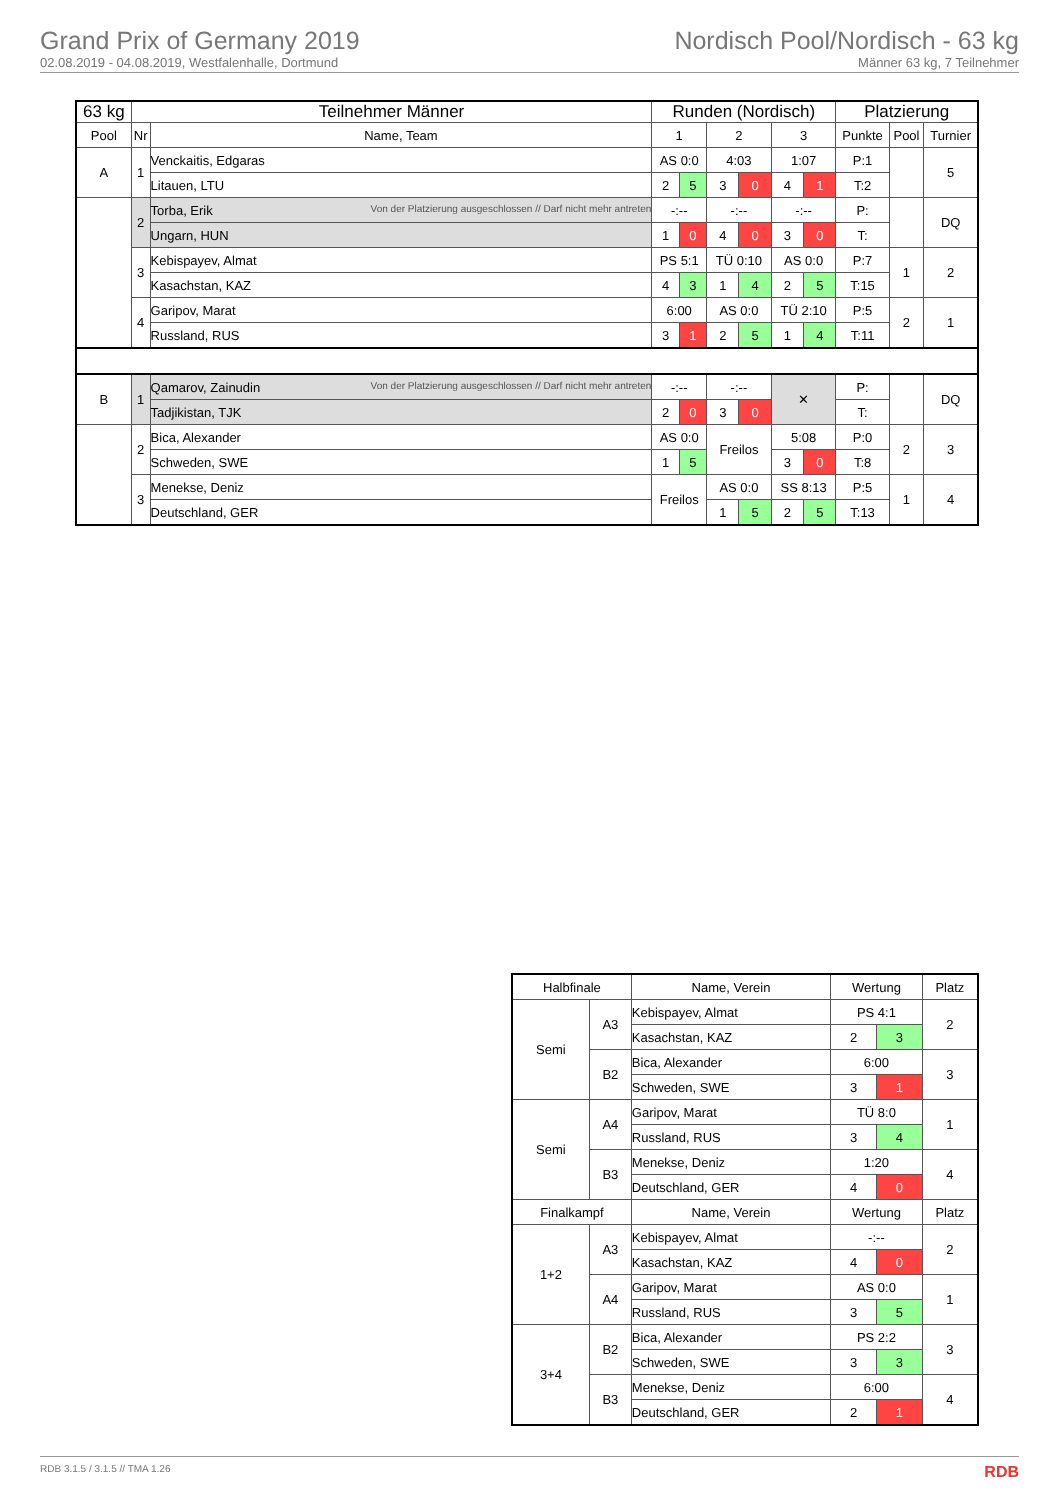Grand Prix of Germany 2019
02.08.2019 - 04.08.2019, Westfalenhalle, Dortmund
Nordisch Pool/Nordisch - 63 kg
Männer 63 kg, 7 Teilnehmer
| 63 kg | Teilnehmer Männer | | Runden (Nordisch) | | | | | | Platzierung | | |
| --- | --- | --- | --- | --- | --- | --- | --- | --- | --- | --- | --- |
| Pool | Nr | Name, Team | 1 | | 2 | | 3 | | Punkte | Pool | Turnier |
| A | 1 | Venckaitis, Edgaras | AS 0:0 | | 4:03 | | 1:07 | | P:1 | | 5 |
| | | Litauen, LTU | 2 | 5 | 3 | 0 | 4 | 1 | T:2 | | |
| | 2 | Torba, Erik Von der Platzierung ausgeschlossen // Darf nicht mehr antreten | -:-- | | -:-- | | -:-- | | P: | | DQ |
| | | Ungarn, HUN | 1 | 0 | 4 | 0 | 3 | 0 | T: | | |
| | 3 | Kebispayev, Almat | PS 5:1 | | TÜ 0:10 | | AS 0:0 | | P:7 | 1 | 2 |
| | | Kasachstan, KAZ | 4 | 3 | 1 | 4 | 2 | 5 | T:15 | | |
| | 4 | Garipov, Marat | 6:00 | | AS 0:0 | | TÜ 2:10 | | P:5 | 2 | 1 |
| | | Russland, RUS | 3 | 1 | 2 | 5 | 1 | 4 | T:11 | | |
| B | 1 | Qamarov, Zainudin Von der Platzierung ausgeschlossen // Darf nicht mehr antreten | -:-- | | -:-- | | ✕ | | P: | | DQ |
| | | Tadjikistan, TJK | 2 | 0 | 3 | 0 | | | T: | | |
| | 2 | Bica, Alexander | AS 0:0 | | Freilos | | 5:08 | | P:0 | 2 | 3 |
| | | Schweden, SWE | 1 | 5 | | | 3 | 0 | T:8 | | |
| | 3 | Menekse, Deniz | Freilos | | AS 0:0 | | SS 8:13 | | P:5 | 1 | 4 |
| | | Deutschland, GER | | | 1 | 5 | 2 | 5 | T:13 | | |
| Halbfinale | | Name, Verein | Wertung | | Platz |
| Semi | A3 | Kebispayev, Almat | PS 4:1 | | 2 |
| | | Kasachstan, KAZ | 2 | 3 | |
| | B2 | Bica, Alexander | 6:00 | | 3 |
| | | Schweden, SWE | 3 | 1 | |
| Semi | A4 | Garipov, Marat | TÜ 8:0 | | 1 |
| | | Russland, RUS | 3 | 4 | |
| | B3 | Menekse, Deniz | 1:20 | | 4 |
| | | Deutschland, GER | 4 | 0 | |
| Finalkampf | | Name, Verein | Wertung | | Platz |
| 1+2 | A3 | Kebispayev, Almat | -:-- | | 2 |
| | | Kasachstan, KAZ | 4 | 0 | |
| | A4 | Garipov, Marat | AS 0:0 | | 1 |
| | | Russland, RUS | 3 | 5 | |
| 3+4 | B2 | Bica, Alexander | PS 2:2 | | 3 |
| | | Schweden, SWE | 3 | 3 | |
| | B3 | Menekse, Deniz | 6:00 | | 4 |
| | | Deutschland, GER | 2 | 1 | |
RDB 3.1.5 / 3.1.5 // TMA 1.26 RDB